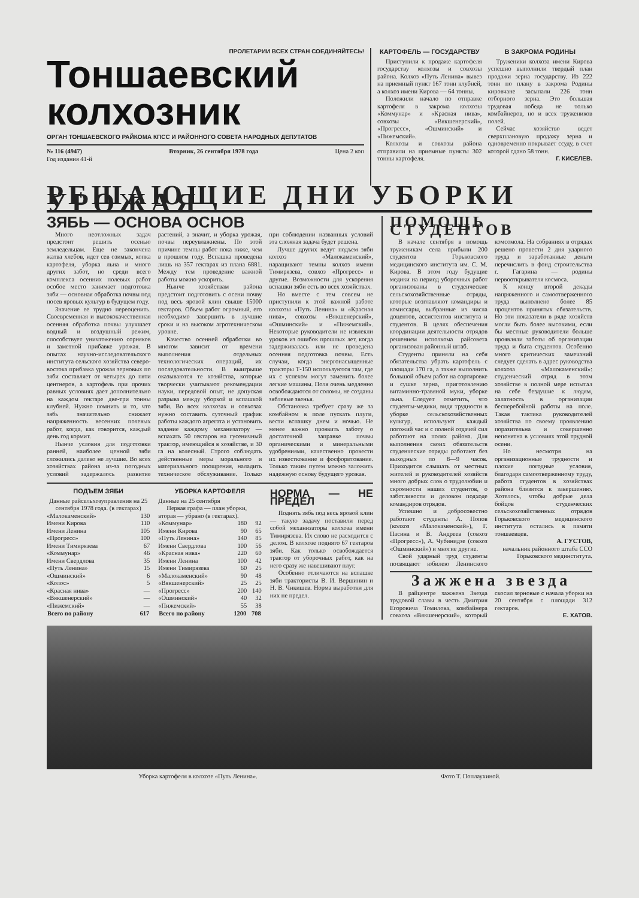ПРОЛЕТАРИИ ВСЕХ СТРАН СОЕДИНЯЙТЕСЬ!
Тоншаевский
колхозник
ОРГАН ТОНШАЕВСКОГО РАЙКОМА КПСС И РАЙОННОГО СОВЕТА НАРОДНЫХ ДЕПУТАТОВ
№ 116 (4947)
Год издания 41-й Вторник, 26 сентября 1978 года Цена 2 коп
КАРТОФЕЛЬ — ГОСУДАРСТВУ
Приступили к продаже картофеля государству колхозы и совхозы района. Колхоз «Путь Ленина» вывез на приемный пункт 167 тонн клубней, а колхоз имени Кирова — 64 тонны.
Положили начало по отправке картофеля в закрома колхозы «Коммунар» и «Красная нива», совхозы «Вякшенерский», «Прогресс», «Ошминский» и «Пижемский».
Колхозы и совхозы района отправили на приемные пункты 302 тонны картофеля.
В ЗАКРОМА РОДИНЫ
Труженики колхоза имени Кирова успешно выполнили твердый план продажи зерна государству. Из 222 тонн по плану в закрома Родины кировчане засыпали 226 тонн отборного зерна. Это большая трудовая победа не только комбайнеров, но и всех тружеников полей.
Сейчас хозяйство ведет сверхплановую продажу зерна и одновременно покрывает ссуду, в счет которой сдано 58 тонн.
Г. КИСЕЛЕВ.
РЕШАЮЩИЕ ДНИ УБОРКИ УРОЖАЯ
ЗЯБЬ — ОСНОВА ОСНОВ
Много неотложных задач предстоит решить осенью земледельцам. Еще не закончена жатва хлебов, идет сев озимых, копка картофеля, уборка льна и много других забот, но среди всего комплекса осенних полевых работ особое место занимает подготовка зяби — основная обработка почвы под посев яровых культур в будущем году.
Значение ее трудно переоценить. Своевременная и высококачественная осенняя обработка почвы улучшает водный и воздушный режим, способствует уничтожению сорняков и заметной прибавке урожая. В опытах научно-исследовательского института сельского хозяйства северо-востока прибавка урожая зерновых по зяби составляет от четырех до пяти центнеров, а картофель при прочих равных условиях дает дополнительно на каждом гектаре две-три тонны клубней. Нужно помнить и то, что зябь значительно снижает напряженность весенних полевых работ, когда, как говорится, каждый день год кормит.
Нынче условия для подготовки ранней, наиболее ценной зяби сложились далеко не лучшие. Во всех хозяйствах района из-за погодных условий задержалось развитие растений, а значит, и уборка урожая, почвы переувлажнены. По этой причине темпы работ пока ниже, чем в прошлом году. Вспашка проведена лишь на 357 гектарах из плана 6881. Между тем проведение важной работы можно ускорить.
Нынче хозяйствам района предстоит подготовить с осени почву под весь яровой клин свыше 15000 гектаров. Объем работ огромный, его необходимо завершить в лучшие сроки и на высоком агротехническом уровне.
Качество осенней обработки во многом зависит от времени выполнения отдельных технологических операций, их последовательности. В выигрыше оказываются те хозяйства, которые творчески учитывают рекомендации науки, передовой опыт, не допуская разрыва между уборкой и вспашкой зяби. Во всех колхозах и совхозах нужно составить суточный график работы каждого агрегата и установить задание каждому механизатору — вспахать 50 гектаров на гусеничный трактор, имеющийся в хозяйстве, и 30 га на колесный. Строго соблюдать действенные меры морального и материального поощрения, наладить техническое обслуживание. Только при соблюдении названных условий эта сложная задача будет решена.
Лучше других ведут подъем зяби колхоз «Малокаменский», наращивают темпы колхоз имени Тимирязева, совхоз «Прогресс» и другие. Возможности для ускорения вспашки зяби есть во всех хозяйствах.
Но вместе с тем совсем не приступили к этой важной работе колхозы «Путь Ленина» и «Красная нива», совхозы «Вякшенерский», «Ошминский» и «Пижемский». Некоторые руководители не извлекли уроков из ошибок прошлых лет, когда задерживалась или не проведена осенняя подготовка почвы. Есть случаи, когда энергонасыщенные тракторы Т-150 используются там, где их с успехом могут заменить более легкие машины. Поля очень медленно освобождаются от соломы, не созданы зяблевые звенья.
Обстановка требует сразу же за комбайном в поле пускать плуги, вести вспашку днем и ночью. Не менее важно проявить заботу о достаточной заправке почвы органическими и минеральными удобрениями, качественно провести их известкование и фосфоритование. Только таким путем можно заложить надежную основу будущего урожая.
ПОДЪЕМ ЗЯБИ
Данные райсельхозуправления на 25 сентября 1978 года. (в гектарах)
| «Малокаменский» | 130 |
| Имени Кирова | 110 |
| Имени Ленина | 105 |
| «Прогресс» | 100 |
| Имени Тимирязева | 67 |
| «Коммунар» | 46 |
| Имени Свердлова | 35 |
| «Путь Ленина» | 15 |
| «Ошминский» | 6 |
| «Колос» | 5 |
| «Красная нива» | — |
| «Вякшенерский» | — |
| «Пижемский» | — |
| Всего по району | 617 |
УБОРКА КАРТОФЕЛЯ
Данные на 25 сентября
Первая графа — план уборки, вторая — убрано (в гектарах).
| «Коммунар» | 180 | 92 |
| Имени Кирова | 90 | 65 |
| «Путь Ленина» | 140 | 85 |
| Имени Свердлова | 100 | 56 |
| «Красная нива» | 220 | 60 |
| Имени Ленина | 100 | 42 |
| Имени Тимирязева | 60 | 25 |
| «Малокаменский» | 90 | 48 |
| «Вякшенерский» | 25 | 25 |
| «Прогресс» | 200 | 140 |
| «Ошминский» | 40 | 32 |
| «Пижемский» | 55 | 38 |
| Всего по району | 1200 | 708 |
НОРМА — НЕ ПРЕДЕЛ
Поднять зябь под весь яровой клин — такую задачу поставили перед собой механизаторы колхоза имени Тимирязева. Их слово не расходится с делом. В колхозе поднято 67 гектаров зяби. Как только освобождается трактор от уборочных работ, как на него сразу же навешивают плуг.
Особенно отличаются на вспашке зяби трактористы В. И. Вершинин и Н. В. Чикишев. Норма выработки для них не предел.
ПОМОЩЬ СТУДЕНТОВ
В начале сентября в помощь труженикам села прибыли 200 студентов Горьковского медицинского института им. С. М. Кирова. В этом году будущие медики на период уборочных работ организованы в студенческие сельскохозяйственные отряды, которые возглавляют командиры и комиссары, выбранные из числа доцентов, ассистентов института и студентов. В целях обеспечения координации деятельности отрядов решением исполкома райсовета организован районный штаб.
Студенты приняли на себя обязательства убрать картофель с площади 170 га, а также выполнить большой объем работ на сортировке и сушке зерна, приготовлению витаминно-травяной муки, уборке льна. Следует отметить, что студенты-медики, видя трудности в уборке сельскохозяйственных культур, используют каждый погожий час и с полной отдачей сил работают на полях района. Для выполнения своих обязательств студенческие отряды работают без выходных по 8—9 часов. Приходится слышать от местных жителей и руководителей хозяйств много добрых слов о трудолюбии и скромности наших студентов, о заботливости и деловом подходе командиров отрядов.
Успешно и добросовестно работают студенты А. Попов (колхоз «Малокаменский»), Г. Пасина и В. Андреев (совхоз «Прогресс»), А. Чубинидзе (совхоз «Ошминский») и многие другие.
Свой ударный труд студенты посвящают юбилею Ленинского комсомола. На собраниях в отрядах решено провести 2 дня ударного труда и заработанные деньги перечислить в фонд строительства г. Гагарина — родины первооткрывателя космоса.
К концу второй декады напряженного и самоотверженного труда выполнено более 85 процентов принятых обязательств. Но эти показатели в ряде хозяйств могли быть более высокими, если бы местные руководители больше проявляли заботы об организации труда и быта студентов. Особенно много критических замечаний следует сделать в адрес руководства колхоза «Малокаменский»: студенческий отряд в этом хозяйстве в полной мере испытал на себе бездушие к людям, халатность в организации бесперебойной работы на поле. Такая тактика руководителей хозяйства по своему проявлению поразительна и совершенно непонятна в условиях этой трудной осени.
Но несмотря на организационные трудности и плохие погодные условия, благодаря самоотверженному труду, работа студентов в хозяйствах района близится к завершению. Хотелось, чтобы добрые дела бойцов студенческих сельскохозяйственных отрядов Горьковского медицинского института остались в памяти тоншаевцев.
А. ГУСТОВ,
начальник районного штаба ССО Горьковского мединститута.
Зажжена звезда
В райцентре зажжена Звезда трудовой славы в честь Дмитрия Егоровича Томилова, комбайнера совхоза «Вякшенерский», который скосил зерновые с начала уборки на 20 сентября с площади 312 гектаров.
Е. ХАТОВ.
Уборка картофеля в колхозе «Путь Ленина». Фото Т. Поплаухиной.